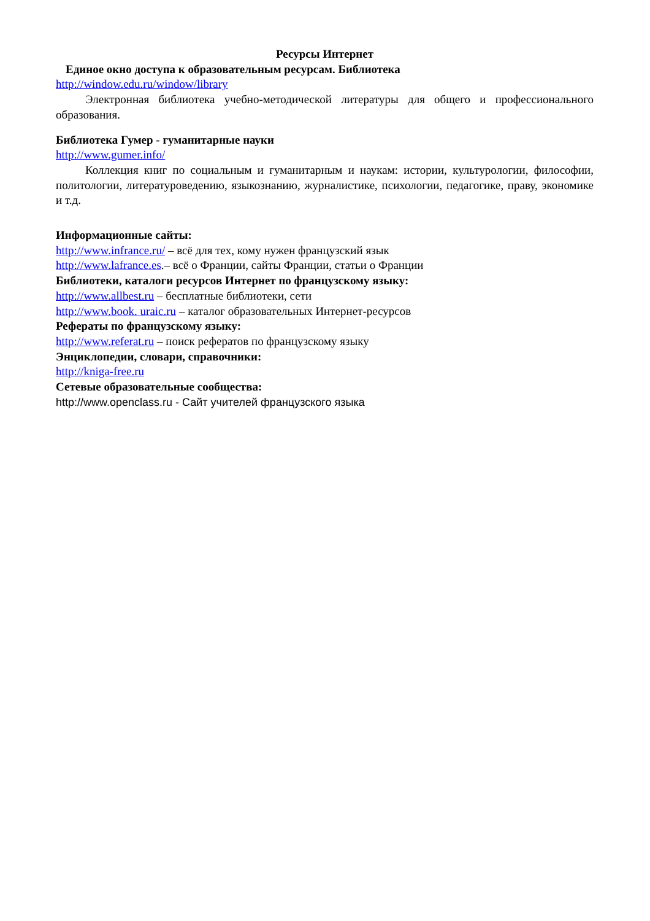Ресурсы Интернет
Единое окно доступа к образовательным ресурсам. Библиотека
http://window.edu.ru/window/library
Электронная библиотека учебно-методической литературы для общего и профессионального образования.
Библиотека Гумер - гуманитарные науки
http://www.gumer.info/
Коллекция книг по социальным и гуманитарным и наукам: истории, культурологии, философии, политологии, литературоведению, языкознанию, журналистике, психологии, педагогике, праву, экономике и т.д.
Информационные сайты:
http://www.infrance.ru/ – всё для тех, кому нужен французский язык
http://www.lafrance.es.– всё о Франции, сайты Франции, статьи о Франции
Библиотеки, каталоги ресурсов Интернет по французскому языку:
http://www.allbest.ru – бесплатные библиотеки, сети
http://www.book. uraic.ru – каталог образовательных Интернет-ресурсов
Рефераты по французскому языку:
http://www.referat.ru – поиск рефератов по французскому языку
Энциклопедии, словари, справочники:
http://kniga-free.ru
Сетевые образовательные сообщества:
http://www.openclass.ru - Сайт учителей французского языка